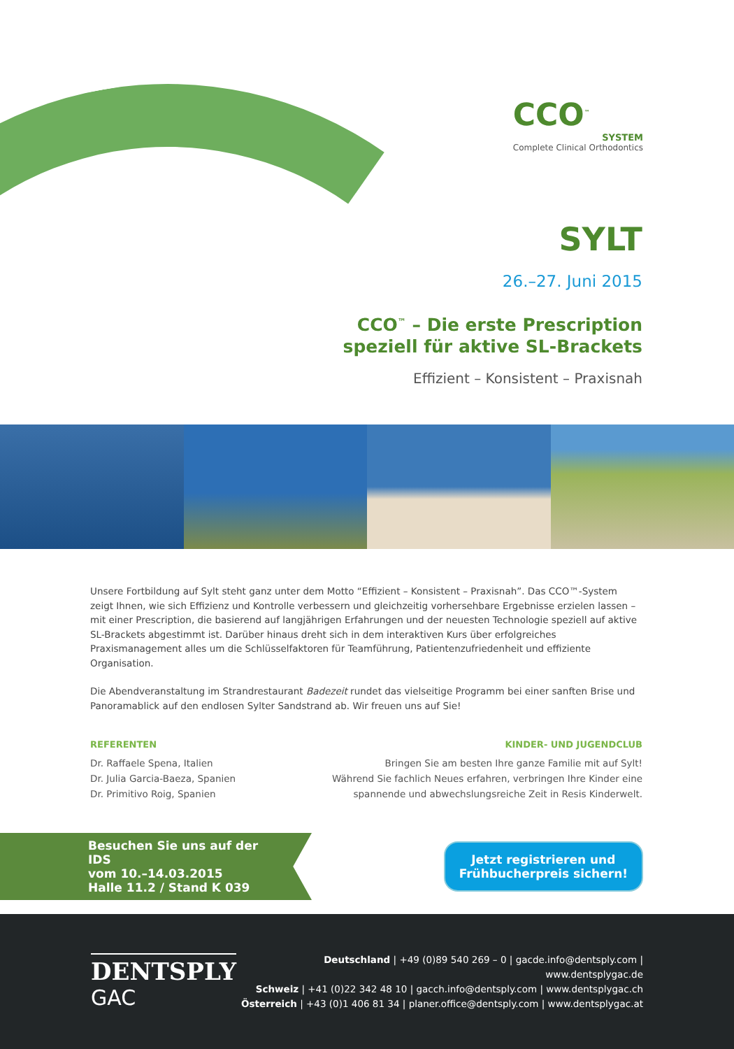CCO<sup>™</sup>
SYSTEM
Complete Clinical Orthodontics
SYLT
26.–27. Juni 2015
CCO<sup>™</sup> – Die erste Prescription
speziell für aktive SL-Brackets
Effizient – Konsistent – Praxisnah
Unsere Fortbildung auf Sylt steht ganz unter dem Motto “Effizient – Konsistent – Praxisnah”. Das CCO™-System zeigt Ihnen, wie sich Effizienz und Kontrolle verbessern und gleichzeitig vorhersehbare Ergebnisse erzielen lassen – mit einer Prescription, die basierend auf langjährigen Erfahrungen und der neuesten Technologie speziell auf aktive SL-Brackets abgestimmt ist. Darüber hinaus dreht sich in dem interaktiven Kurs über erfolgreiches Praxismanagement alles um die Schlüsselfaktoren für Teamführung, Patientenzufriedenheit und effiziente Organisation.
Die Abendveranstaltung im Strandrestaurant Badezeit rundet das vielseitige Programm bei einer sanften Brise und Panoramablick auf den endlosen Sylter Sandstrand ab. Wir freuen uns auf Sie!
REFERENTEN
Dr. Raffaele Spena, Italien
Dr. Julia Garcia-Baeza, Spanien
Dr. Primitivo Roig, Spanien
KINDER- UND JUGENDCLUB
Bringen Sie am besten Ihre ganze Familie mit auf Sylt!
Während Sie fachlich Neues erfahren, verbringen Ihre Kinder eine
spannende und abwechslungsreiche Zeit in Resis Kinderwelt.
Besuchen Sie uns auf der IDS
vom 10.–14.03.2015
Halle 11.2 / Stand K 039
Jetzt registrieren und
Frühbucherpreis sichern!
DENTSPLY
GAC
Deutschland | +49 (0)89 540 269 – 0 | gacde.info@dentsply.com | www.dentsplygac.de
Schweiz | +41 (0)22 342 48 10 | gacch.info@dentsply.com | www.dentsplygac.ch
Österreich | +43 (0)1 406 81 34 | planer.office@dentsply.com | www.dentsplygac.at